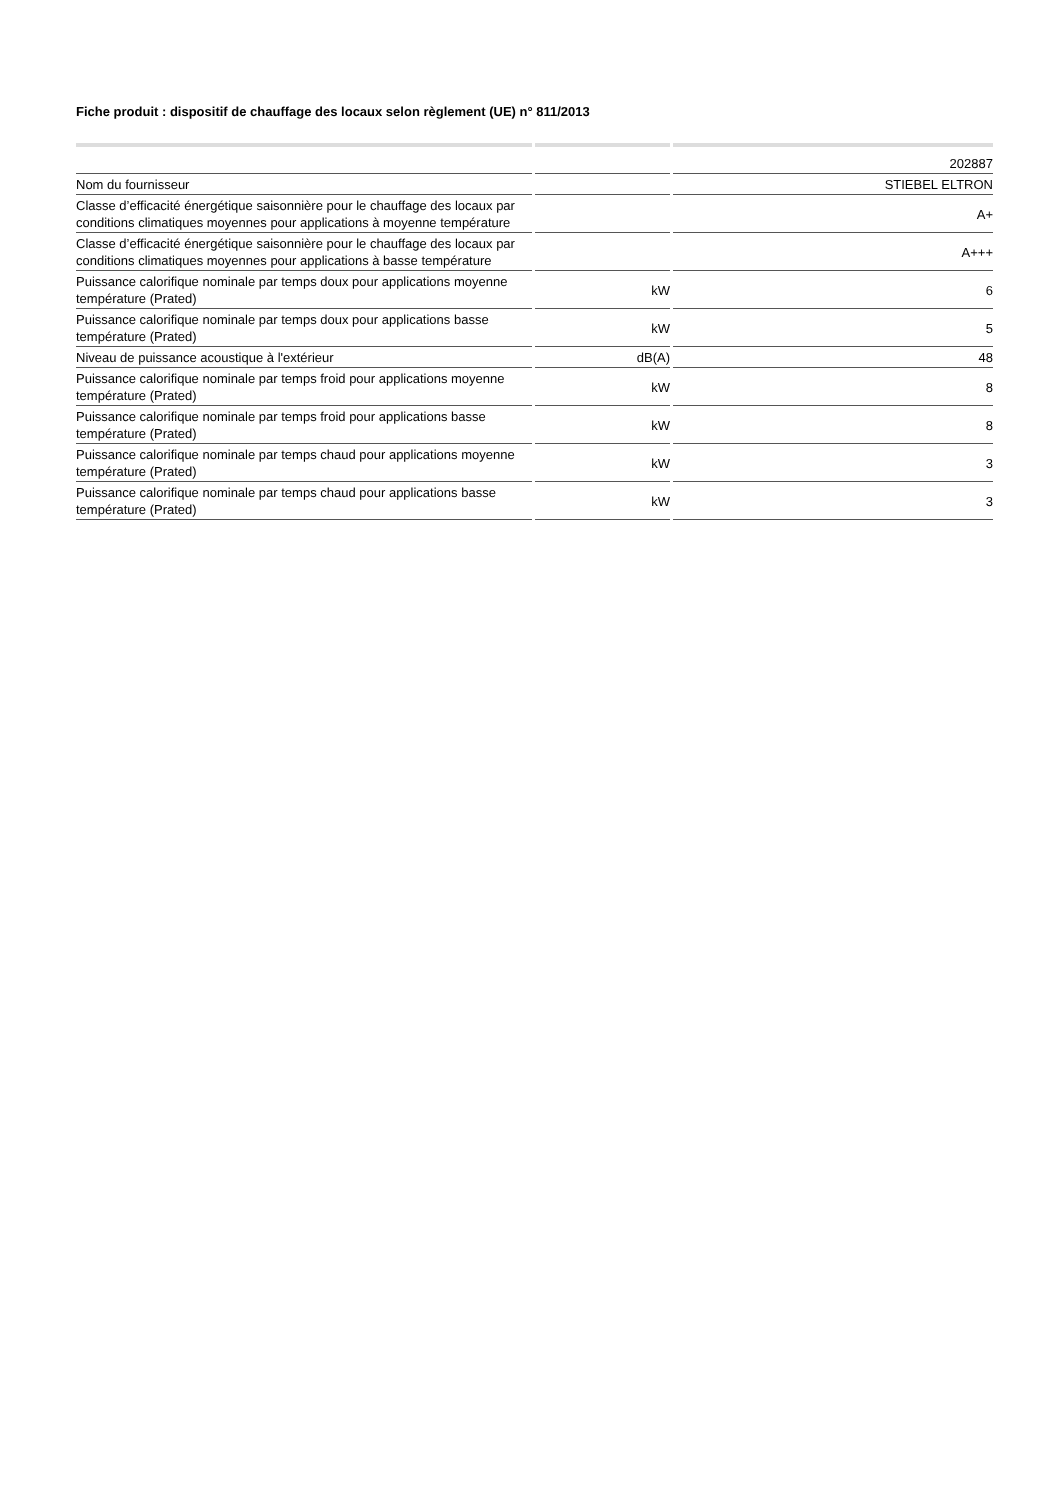Fiche produit : dispositif de chauffage des locaux selon règlement (UE) n° 811/2013
| | | 202887 |
| Nom du fournisseur | | STIEBEL ELTRON |
| Classe d’efficacité énergétique saisonnière pour le chauffage des locaux par conditions climatiques moyennes pour applications à moyenne température | | A+ |
| Classe d’efficacité énergétique saisonnière pour le chauffage des locaux par conditions climatiques moyennes pour applications à basse température | | A+++ |
| Puissance calorifique nominale par temps doux pour applications moyenne température (Prated) | kW | 6 |
| Puissance calorifique nominale par temps doux pour applications basse température (Prated) | kW | 5 |
| Niveau de puissance acoustique à l'extérieur | dB(A) | 48 |
| Puissance calorifique nominale par temps froid pour applications moyenne température (Prated) | kW | 8 |
| Puissance calorifique nominale par temps froid pour applications basse température (Prated) | kW | 8 |
| Puissance calorifique nominale par temps chaud pour applications moyenne température (Prated) | kW | 3 |
| Puissance calorifique nominale par temps chaud pour applications basse température (Prated) | kW | 3 |